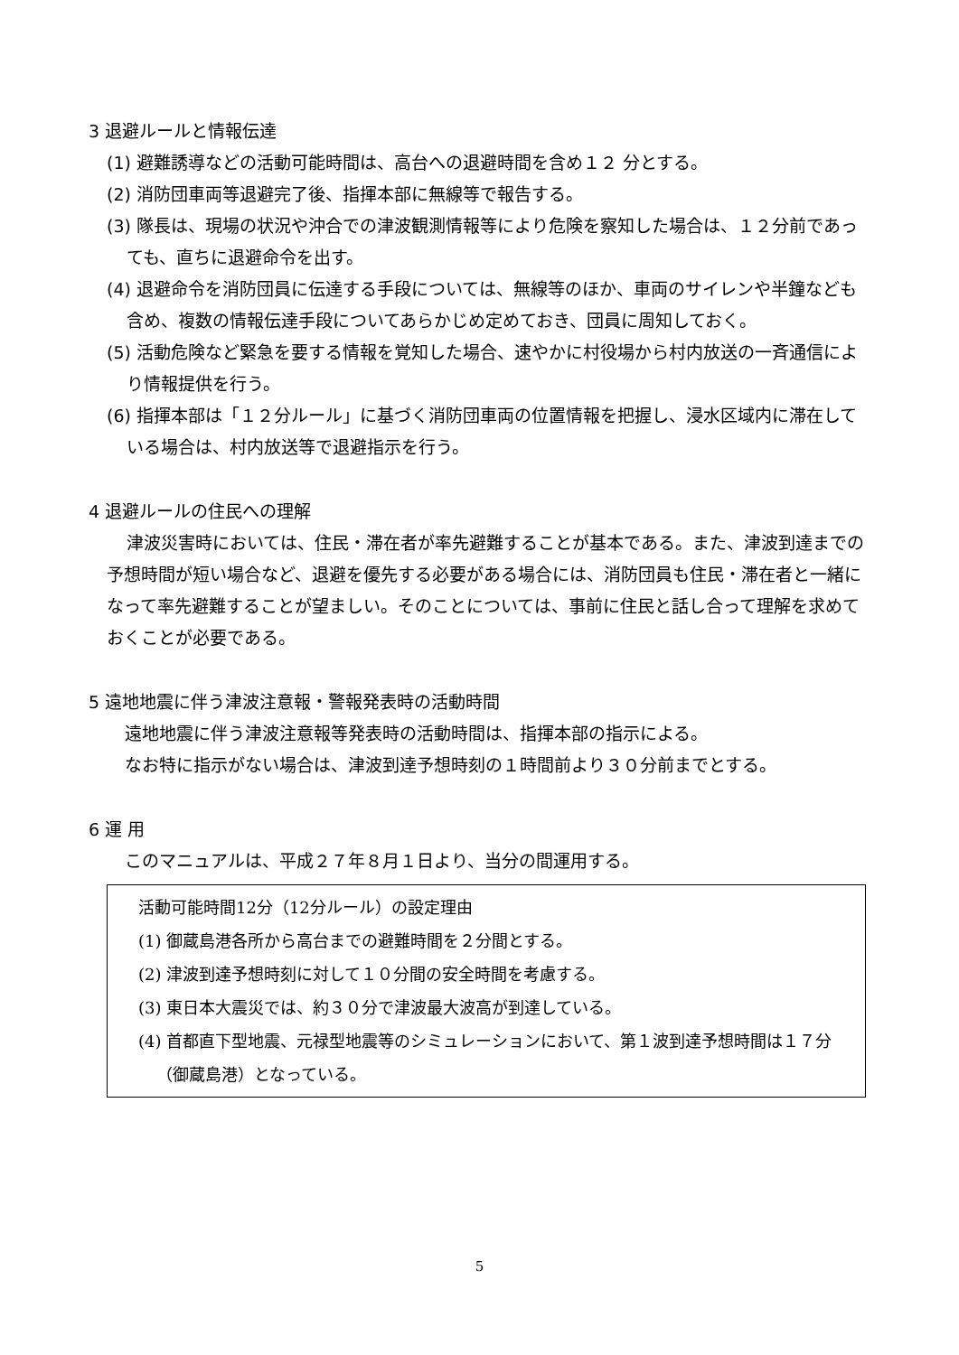3 退避ルールと情報伝達
(1) 避難誘導などの活動可能時間は、高台への退避時間を含め１２ 分とする。
(2) 消防団車両等退避完了後、指揮本部に無線等で報告する。
(3) 隊長は、現場の状況や沖合での津波観測情報等により危険を察知した場合は、１２分前であっても、直ちに退避命令を出す。
(4) 退避命令を消防団員に伝達する手段については、無線等のほか、車両のサイレンや半鐘なども含め、複数の情報伝達手段についてあらかじめ定めておき、団員に周知しておく。
(5) 活動危険など緊急を要する情報を覚知した場合、速やかに村役場から村内放送の一斉通信により情報提供を行う。
(6) 指揮本部は「１２分ルール」に基づく消防団車両の位置情報を把握し、浸水区域内に滞在している場合は、村内放送等で退避指示を行う。
4 退避ルールの住民への理解
津波災害時においては、住民・滞在者が率先避難することが基本である。また、津波到達までの予想時間が短い場合など、退避を優先する必要がある場合には、消防団員も住民・滞在者と一緒になって率先避難することが望ましい。そのことについては、事前に住民と話し合って理解を求めておくことが必要である。
5 遠地地震に伴う津波注意報・警報発表時の活動時間
遠地地震に伴う津波注意報等発表時の活動時間は、指揮本部の指示による。
なお特に指示がない場合は、津波到達予想時刻の１時間前より３０分前までとする。
6 運 用
このマニュアルは、平成２７年８月１日より、当分の間運用する。
活動可能時間12分（12分ルール）の設定理由
(1) 御蔵島港各所から高台までの避難時間を２分間とする。
(2) 津波到達予想時刻に対して１０分間の安全時間を考慮する。
(3) 東日本大震災では、約３０分で津波最大波高が到達している。
(4) 首都直下型地震、元禄型地震等のシミュレーションにおいて、第１波到達予想時間は１７分（御蔵島港）となっている。
5